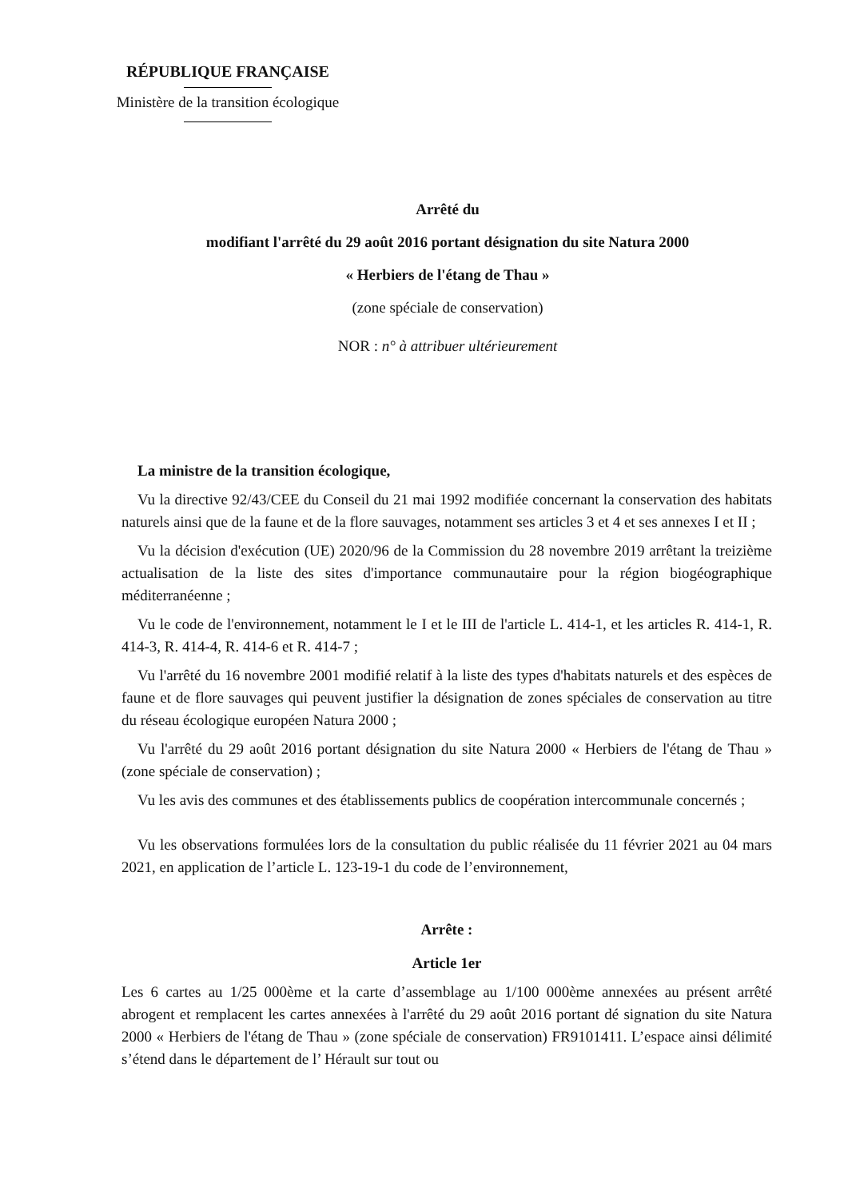RÉPUBLIQUE FRANÇAISE
Ministère de la transition écologique
Arrêté du
modifiant l'arrêté du 29 août 2016 portant désignation du site Natura 2000
« Herbiers de l'étang de Thau »
(zone spéciale de conservation)
NOR : n° à attribuer ultérieurement
La ministre de la transition écologique,
Vu la directive 92/43/CEE du Conseil du 21 mai 1992 modifiée concernant la conservation des habitats naturels ainsi que de la faune et de la flore sauvages, notamment ses articles 3 et 4 et ses annexes I et II ;
Vu la décision d'exécution (UE) 2020/96 de la Commission du 28 novembre 2019 arrêtant la treizième actualisation de la liste des sites d'importance communautaire pour la région biogéographique méditerranéenne ;
Vu le code de l'environnement, notamment le I et le III de l'article L. 414-1, et les articles R. 414-1, R. 414-3, R. 414-4, R. 414-6 et R. 414-7 ;
Vu l'arrêté du 16 novembre 2001 modifié relatif à la liste des types d'habitats naturels et des espèces de faune et de flore sauvages qui peuvent justifier la désignation de zones spéciales de conservation au titre du réseau écologique européen Natura 2000 ;
Vu l'arrêté du 29 août 2016 portant désignation du site Natura 2000 « Herbiers de l'étang de Thau » (zone spéciale de conservation) ;
Vu les avis des communes et des établissements publics de coopération intercommunale concernés ;
Vu les observations formulées lors de la consultation du public réalisée du 11 février 2021 au 04 mars 2021, en application de l’article L. 123-19-1 du code de l’environnement,
Arrête :
Article 1er
Les 6 cartes au 1/25 000ème et la carte d’assemblage au 1/100 000ème annexées au présent arrêté abrogent et remplacent les cartes annexées à l'arrêté du 29 août 2016 portant dé signation du site Natura 2000 « Herbiers de l'étang de Thau » (zone spéciale de conservation) FR9101411. L’espace ainsi délimité s’étend dans le département de l’ Hérault sur tout ou